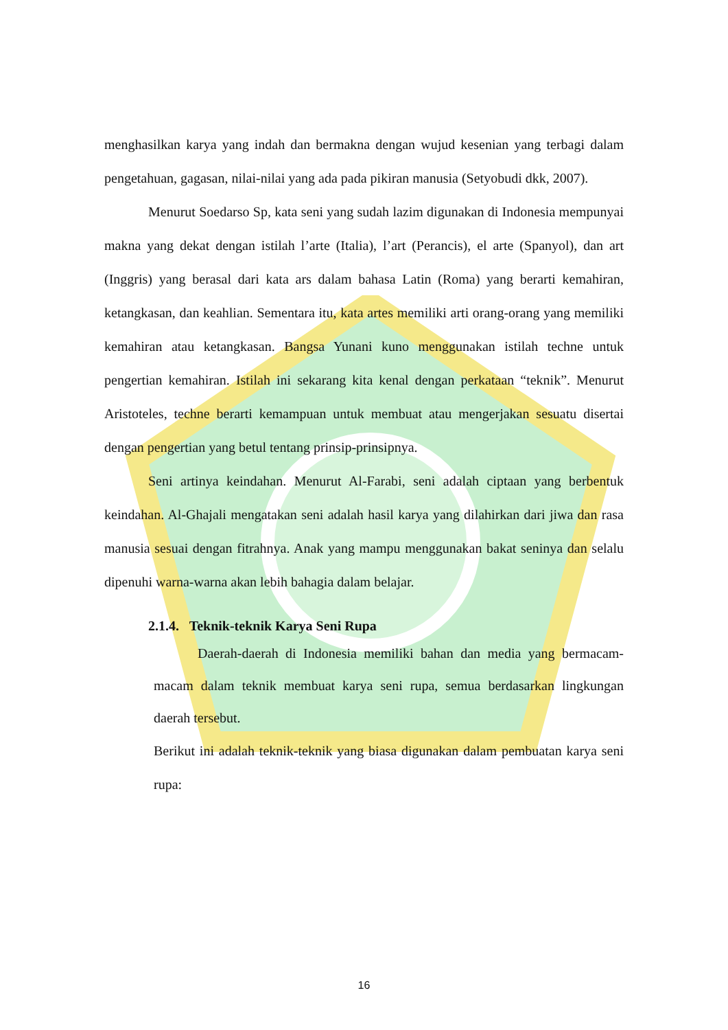menghasilkan karya yang indah dan bermakna dengan wujud kesenian yang terbagi dalam pengetahuan, gagasan, nilai-nilai yang ada pada pikiran manusia (Setyobudi dkk, 2007).
Menurut Soedarso Sp, kata seni yang sudah lazim digunakan di Indonesia mempunyai makna yang dekat dengan istilah l’arte (Italia), l’art (Perancis), el arte (Spanyol), dan art (Inggris) yang berasal dari kata ars dalam bahasa Latin (Roma) yang berarti kemahiran, ketangkasan, dan keahlian. Sementara itu, kata artes memiliki arti orang-orang yang memiliki kemahiran atau ketangkasan. Bangsa Yunani kuno menggunakan istilah techne untuk pengertian kemahiran. Istilah ini sekarang kita kenal dengan perkataan “teknik”. Menurut Aristoteles, techne berarti kemampuan untuk membuat atau mengerjakan sesuatu disertai dengan pengertian yang betul tentang prinsip-prinsipnya.
Seni artinya keindahan. Menurut Al-Farabi, seni adalah ciptaan yang berbentuk keindahan. Al-Ghajali mengatakan seni adalah hasil karya yang dilahirkan dari jiwa dan rasa manusia sesuai dengan fitrahnya. Anak yang mampu menggunakan bakat seninya dan selalu dipenuhi warna-warna akan lebih bahagia dalam belajar.
2.1.4. Teknik-teknik Karya Seni Rupa
Daerah-daerah di Indonesia memiliki bahan dan media yang bermacam-macam dalam teknik membuat karya seni rupa, semua berdasarkan lingkungan daerah tersebut.
Berikut ini adalah teknik-teknik yang biasa digunakan dalam pembuatan karya seni rupa:
16